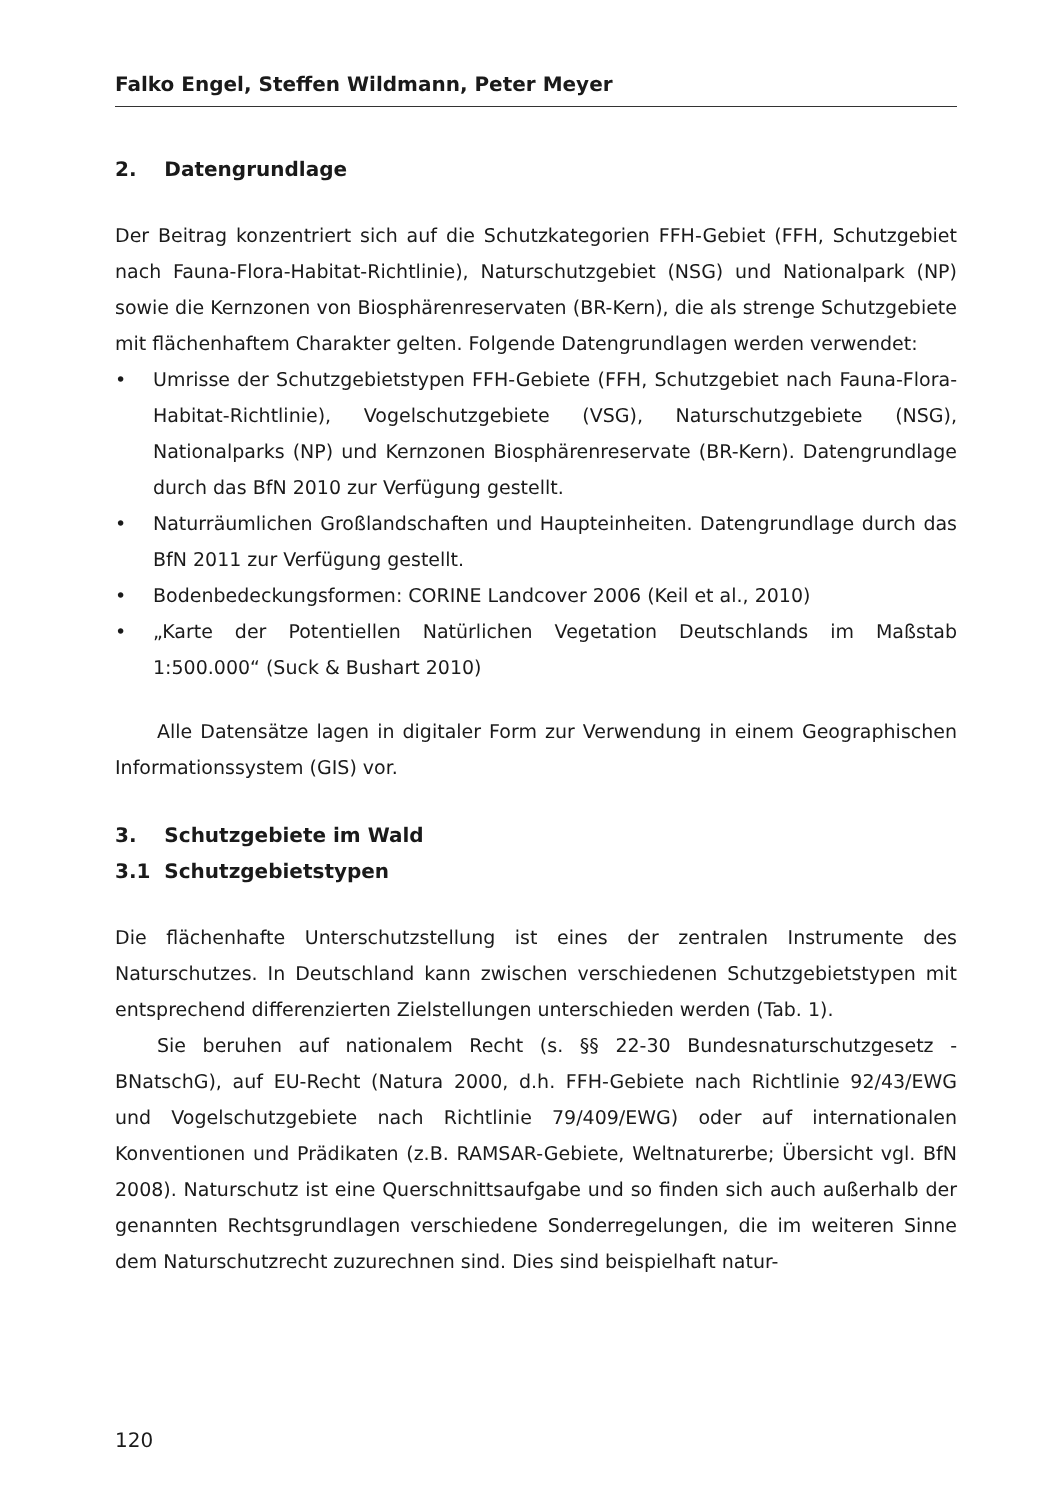Falko Engel, Steffen Wildmann, Peter Meyer
2. Datengrundlage
Der Beitrag konzentriert sich auf die Schutzkategorien FFH-Gebiet (FFH, Schutzgebiet nach Fauna-Flora-Habitat-Richtlinie), Naturschutzgebiet (NSG) und Nationalpark (NP) sowie die Kernzonen von Biosphärenreservaten (BR-Kern), die als strenge Schutzgebiete mit flächenhaftem Charakter gelten. Folgende Datengrundlagen werden verwendet:
• Umrisse der Schutzgebietstypen FFH-Gebiete (FFH, Schutzgebiet nach Fauna-Flora-Habitat-Richtlinie), Vogelschutzgebiete (VSG), Naturschutzgebiete (NSG), Nationalparks (NP) und Kernzonen Biosphärenreservate (BR-Kern). Datengrundlage durch das BfN 2010 zur Verfügung gestellt.
• Naturräumlichen Großlandschaften und Haupteinheiten. Datengrundlage durch das BfN 2011 zur Verfügung gestellt.
• Bodenbedeckungsformen: CORINE Landcover 2006 (Keil et al., 2010)
• „Karte der Potentiellen Natürlichen Vegetation Deutschlands im Maßstab 1:500.000“ (Suck & Bushart 2010)
Alle Datensätze lagen in digitaler Form zur Verwendung in einem Geographischen Informationssystem (GIS) vor.
3. Schutzgebiete im Wald
3.1 Schutzgebietstypen
Die flächenhafte Unterschutzstellung ist eines der zentralen Instrumente des Naturschutzes. In Deutschland kann zwischen verschiedenen Schutzgebietstypen mit entsprechend differenzierten Zielstellungen unterschieden werden (Tab. 1).
Sie beruhen auf nationalem Recht (s. §§ 22-30 Bundesnaturschutzgesetz - BNatschG), auf EU-Recht (Natura 2000, d.h. FFH-Gebiete nach Richtlinie 92/43/EWG und Vogelschutzgebiete nach Richtlinie 79/409/EWG) oder auf internationalen Konventionen und Prädikaten (z.B. RAMSAR-Gebiete, Weltnaturerbe; Übersicht vgl. BfN 2008). Naturschutz ist eine Querschnittsaufgabe und so finden sich auch außerhalb der genannten Rechtsgrundlagen verschiedene Sonderregelungen, die im weiteren Sinne dem Naturschutzrecht zuzurechnen sind. Dies sind beispielhaft natur-
120